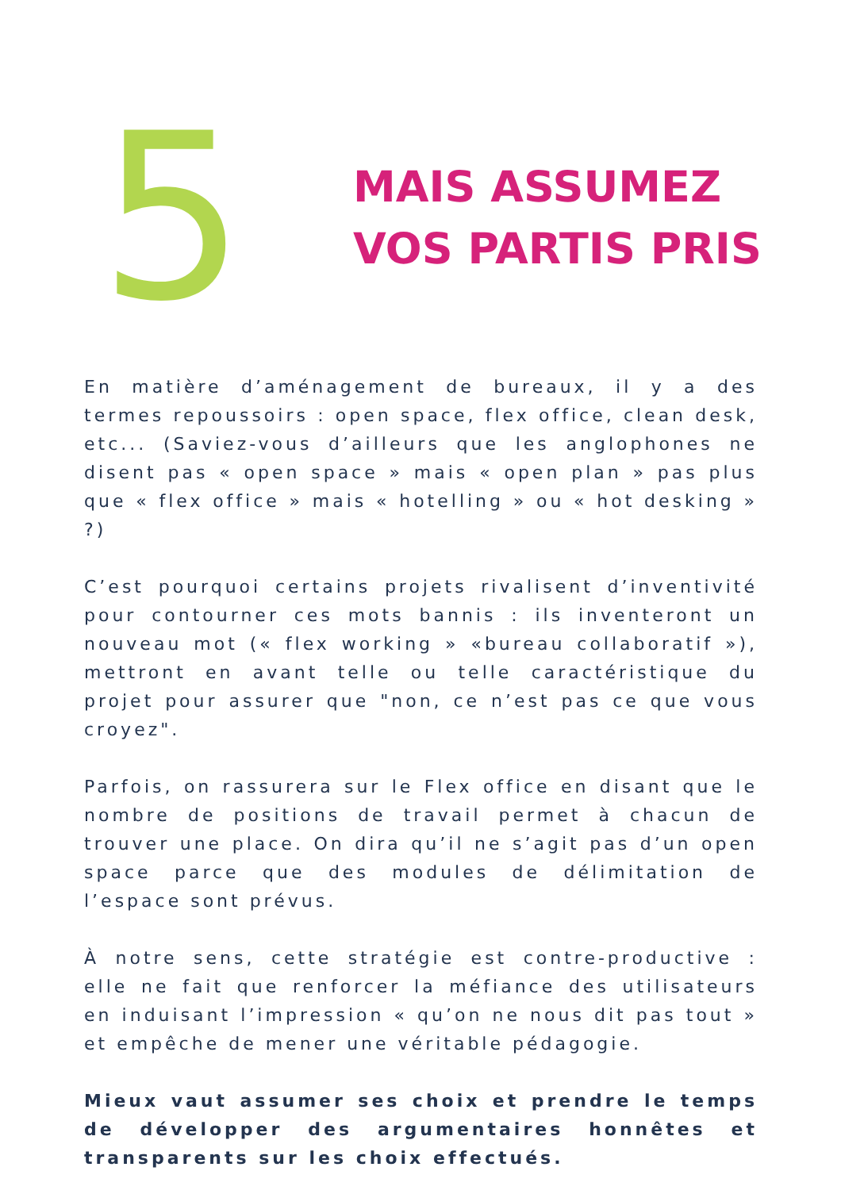5
MAIS ASSUMEZ
VOS PARTIS PRIS
En matière d’aménagement de bureaux, il y a des termes repoussoirs : open space, flex office, clean desk, etc... (Saviez-vous d’ailleurs que les anglophones ne disent pas « open space » mais « open plan » pas plus que « flex office » mais « hotelling » ou « hot desking » ?)
C’est pourquoi certains projets rivalisent d’inventivité pour contourner ces mots bannis : ils inventeront un nouveau mot (« flex working » «bureau collaboratif »), mettront en avant telle ou telle caractéristique du projet pour assurer que "non, ce n’est pas ce que vous croyez".
Parfois, on rassurera sur le Flex office en disant que le nombre de positions de travail permet à chacun de trouver une place. On dira qu’il ne s’agit pas d’un open space parce que des modules de délimitation de l’espace sont prévus.
À notre sens, cette stratégie est contre-productive : elle ne fait que renforcer la méfiance des utilisateurs en induisant l’impression « qu’on ne nous dit pas tout » et empêche de mener une véritable pédagogie.
Mieux vaut assumer ses choix et prendre le temps de développer des argumentaires honnêtes et transparents sur les choix effectués.